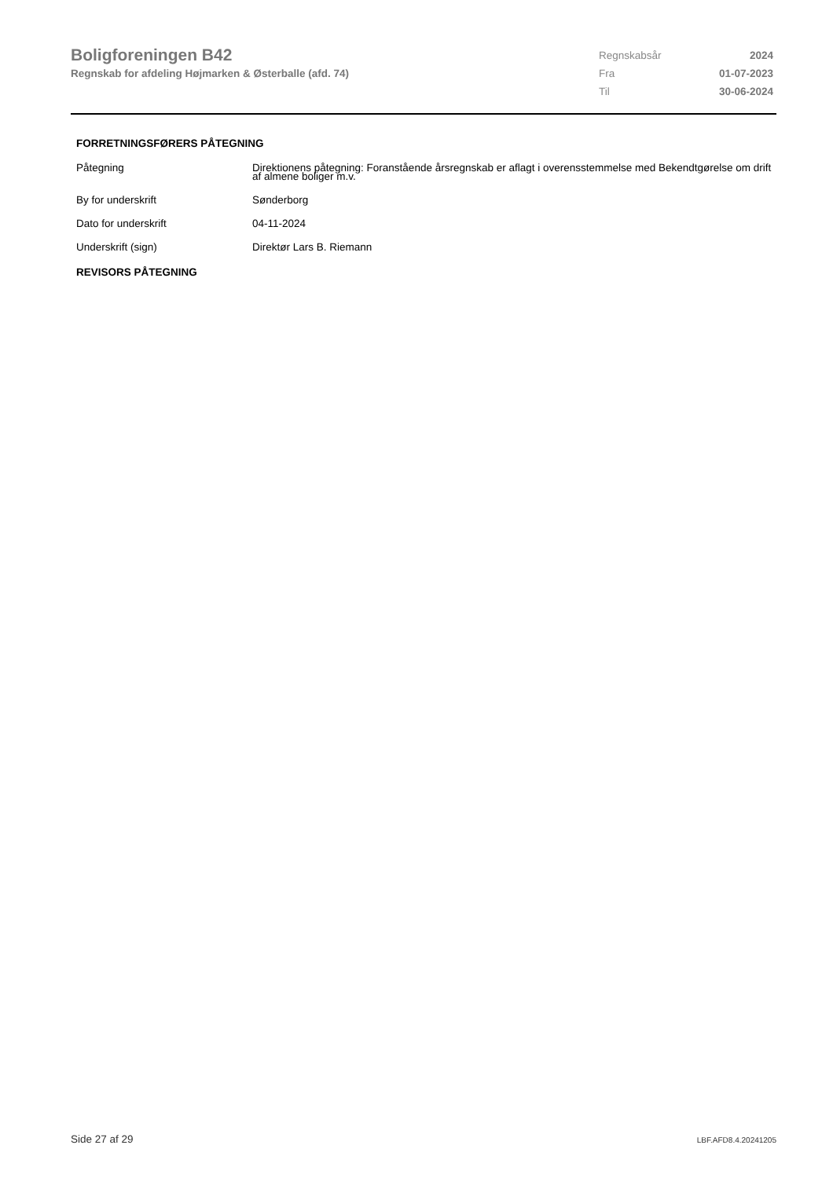Boligforeningen B42
Regnskab for afdeling Højmarken & Østerballe (afd. 74)
| Regnskabsår | 2024 |
| Fra | 01-07-2023 |
| Til | 30-06-2024 |
FORRETNINGSFØRERS PÅTEGNING
| Påtegning | Direktionens påtegning: Foranstående årsregnskab er aflagt i overensstemmelse med Bekendtgørelse om drift af almene boliger m.v. |
| By for underskrift | Sønderborg |
| Dato for underskrift | 04-11-2024 |
| Underskrift (sign) | Direktør Lars B. Riemann |
REVISORS PÅTEGNING
Side 27 af 29 LBF.AFD8.4.20241205